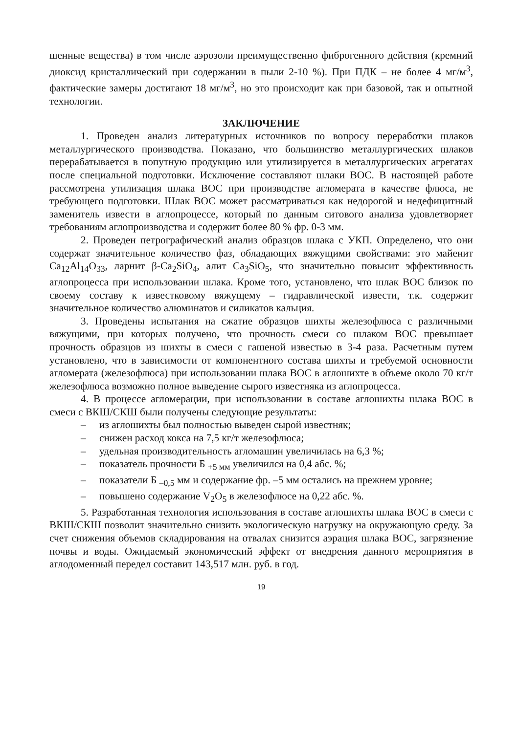шенные вещества) в том числе аэрозоли преимущественно фиброгенного действия (кремний диоксид кристаллический при содержании в пыли 2-10 %). При ПДК – не более 4 мг/м<sup>3</sup>, фактические замеры достигают 18 мг/м<sup>3</sup>, но это происходит как при базовой, так и опытной технологии.
ЗАКЛЮЧЕНИЕ
1. Проведен анализ литературных источников по вопросу переработки шлаков металлургического производства. Показано, что большинство металлургических шлаков перерабатывается в попутную продукцию или утилизируется в металлургических агрегатах после специальной подготовки. Исключение составляют шлаки ВОС. В настоящей работе рассмотрена утилизация шлака ВОС при производстве агломерата в качестве флюса, не требующего подготовки. Шлак ВОС может рассматриваться как недорогой и недефицитный заменитель извести в аглопроцессе, который по данным ситового анализа удовлетворяет требованиям аглопроизводства и содержит более 80 % фр. 0-3 мм.
2. Проведен петрографический анализ образцов шлака с УКП. Определено, что они содержат значительное количество фаз, обладающих вяжущими свойствами: это майенит Ca<sub>12</sub>Al<sub>14</sub>O<sub>33</sub>, ларнит β-Ca<sub>2</sub>SiO<sub>4</sub>, алит Ca<sub>3</sub>SiO<sub>5</sub>, что значительно повысит эффективность аглопроцесса при использовании шлака. Кроме того, установлено, что шлак ВОС близок по своему составу к известковому вяжущему – гидравлической извести, т.к. содержит значительное количество алюминатов и силикатов кальция.
3. Проведены испытания на сжатие образцов шихты железофлюса с различными вяжущими, при которых получено, что прочность смеси со шлаком ВОС превышает прочность образцов из шихты в смеси с гашеной известью в 3-4 раза. Расчетным путем установлено, что в зависимости от компонентного состава шихты и требуемой основности агломерата (железофлюса) при использовании шлака ВОС в аглошихте в объеме около 70 кг/т железофлюса возможно полное выведение сырого известняка из аглопроцесса.
4. В процессе агломерации, при использовании в составе аглошихты шлака ВОС в смеси с ВКШ/СКШ были получены следующие результаты:
– из аглошихты был полностью выведен сырой известняк;
– снижен расход кокса на 7,5 кг/т железофлюса;
– удельная производительность агломашин увеличилась на 6,3 %;
– показатель прочности Б <sub>+5 мм</sub> увеличился на 0,4 абс. %;
– показатели Б <sub>–0,5</sub> мм и содержание фр. –5 мм остались на прежнем уровне;
– повышено содержание V<sub>2</sub>O<sub>5</sub> в железофлюсе на 0,22 абс. %.
5. Разработанная технология использования в составе аглошихты шлака ВОС в смеси с ВКШ/СКШ позволит значительно снизить экологическую нагрузку на окружающую среду. За счет снижения объемов складирования на отвалах снизится аэрация шлака ВОС, загрязнение почвы и воды. Ожидаемый экономический эффект от внедрения данного мероприятия в аглодоменный передел составит 143,517 млн. руб. в год.
19